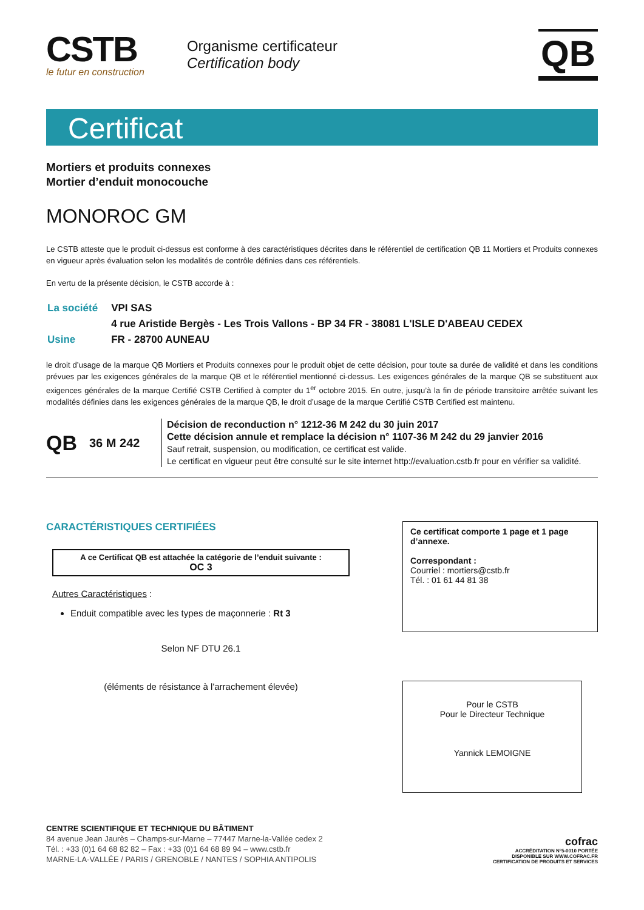CSTB
le futur en construction
Organisme certificateur
Certification body
QB
Certificat
Mortiers et produits connexes
Mortier d’enduit monocouche
MONOROC GM
Le CSTB atteste que le produit ci-dessus est conforme à des caractéristiques décrites dans le référentiel de certification QB 11 Mortiers et Produits connexes en vigueur après évaluation selon les modalités de contrôle définies dans ces référentiels.
En vertu de la présente décision, le CSTB accorde à :
| La société | VPI SAS |
| | 4 rue Aristide Bergès - Les Trois Vallons - BP 34 FR - 38081 L'ISLE D'ABEAU CEDEX |
| Usine | FR - 28700 AUNEAU |
le droit d’usage de la marque QB Mortiers et Produits connexes pour le produit objet de cette décision, pour toute sa durée de validité et dans les conditions prévues par les exigences générales de la marque QB et le référentiel mentionné ci-dessus. Les exigences générales de la marque QB se substituent aux exigences générales de la marque Certifié CSTB Certified à compter du 1<sup>er</sup> octobre 2015. En outre, jusqu’à la fin de période transitoire arrêtée suivant les modalités définies dans les exigences générales de la marque QB, le droit d’usage de la marque Certifié CSTB Certified est maintenu.
QB 36 M 242
Décision de reconduction n° 1212-36 M 242 du 30 juin 2017
Cette décision annule et remplace la décision n° 1107-36 M 242 du 29 janvier 2016
Sauf retrait, suspension, ou modification, ce certificat est valide.
Le certificat en vigueur peut être consulté sur le site internet http://evaluation.cstb.fr pour en vérifier sa validité.
CARACTÉRISTIQUES CERTIFIÉES
A ce Certificat QB est attachée la catégorie de l’enduit suivante :
OC 3
Autres Caractéristiques :
Enduit compatible avec les types de maçonnerie : Rt 3
Selon NF DTU 26.1
(éléments de résistance à l'arrachement élevée)
Ce certificat comporte 1 page et 1 page d’annexe.
Correspondant :
Courriel : mortiers@cstb.fr
Tél. : 01 61 44 81 38
Pour le CSTB
Pour le Directeur Technique
Yannick LEMOIGNE
CENTRE SCIENTIFIQUE ET TECHNIQUE DU BÂTIMENT
84 avenue Jean Jaurès – Champs-sur-Marne – 77447 Marne-la-Vallée cedex 2
Tél. : +33 (0)1 64 68 82 82 – Fax : +33 (0)1 64 68 89 94 – www.cstb.fr
MARNE-LA-VALLÉE / PARIS / GRENOBLE / NANTES / SOPHIA ANTIPOLIS
cofrac
ACCRÉDITATION N°5-0010 PORTÉE
DISPONIBLE SUR WWW.COFRAC.FR
CERTIFICATION DE PRODUITS ET SERVICES